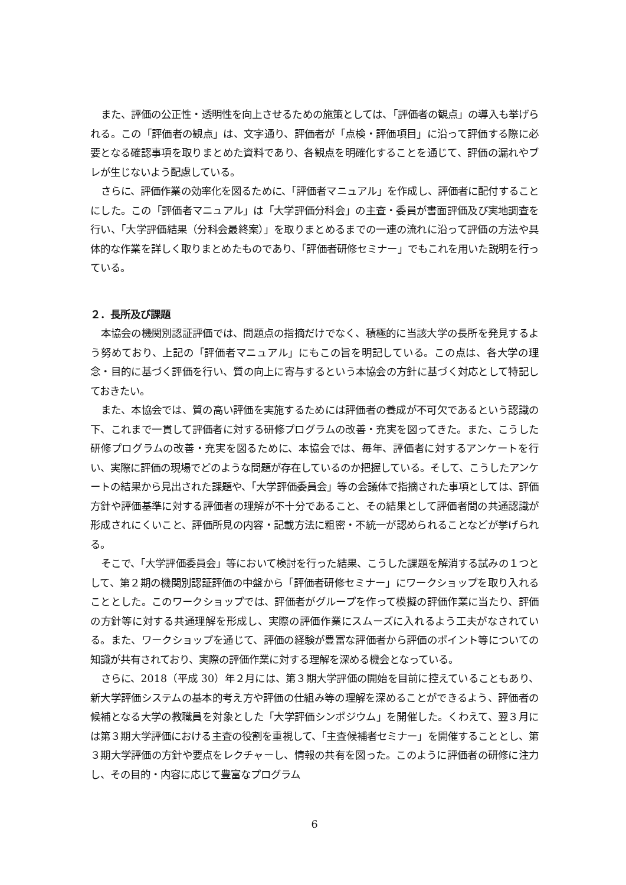また、評価の公正性・透明性を向上させるための施策としては、「評価者の観点」の導入も挙げられる。この「評価者の観点」は、文字通り、評価者が「点検・評価項目」に沿って評価する際に必要となる確認事項を取りまとめた資料であり、各観点を明確化することを通じて、評価の漏れやブレが生じないよう配慮している。
さらに、評価作業の効率化を図るために、「評価者マニュアル」を作成し、評価者に配付することにした。この「評価者マニュアル」は「大学評価分科会」の主査・委員が書面評価及び実地調査を行い、「大学評価結果（分科会最終案）」を取りまとめるまでの一連の流れに沿って評価の方法や具体的な作業を詳しく取りまとめたものであり、「評価者研修セミナー」でもこれを用いた説明を行っている。
２．長所及び課題
本協会の機関別認証評価では、問題点の指摘だけでなく、積極的に当該大学の長所を発見するよう努めており、上記の「評価者マニュアル」にもこの旨を明記している。この点は、各大学の理念・目的に基づく評価を行い、質の向上に寄与するという本協会の方針に基づく対応として特記しておきたい。
また、本協会では、質の高い評価を実施するためには評価者の養成が不可欠であるという認識の下、これまで一貫して評価者に対する研修プログラムの改善・充実を図ってきた。また、こうした研修プログラムの改善・充実を図るために、本協会では、毎年、評価者に対するアンケートを行い、実際に評価の現場でどのような問題が存在しているのか把握している。そして、こうしたアンケートの結果から見出された課題や、「大学評価委員会」等の会議体で指摘された事項としては、評価方針や評価基準に対する評価者の理解が不十分であること、その結果として評価者間の共通認識が形成されにくいこと、評価所見の内容・記載方法に粗密・不統一が認められることなどが挙げられる。
そこで、「大学評価委員会」等において検討を行った結果、こうした課題を解消する試みの１つとして、第２期の機関別認証評価の中盤から「評価者研修セミナー」にワークショップを取り入れることとした。このワークショップでは、評価者がグループを作って模擬の評価作業に当たり、評価の方針等に対する共通理解を形成し、実際の評価作業にスムーズに入れるよう工夫がなされている。また、ワークショップを通じて、評価の経験が豊富な評価者から評価のポイント等についての知識が共有されており、実際の評価作業に対する理解を深める機会となっている。
さらに、2018（平成 30）年２月には、第３期大学評価の開始を目前に控えていることもあり、新大学評価システムの基本的考え方や評価の仕組み等の理解を深めることができるよう、評価者の候補となる大学の教職員を対象とした「大学評価シンポジウム」を開催した。くわえて、翌３月には第３期大学評価における主査の役割を重視して、「主査候補者セミナー」を開催することとし、第３期大学評価の方針や要点をレクチャーし、情報の共有を図った。このように評価者の研修に注力し、その目的・内容に応じて豊富なプログラム
6